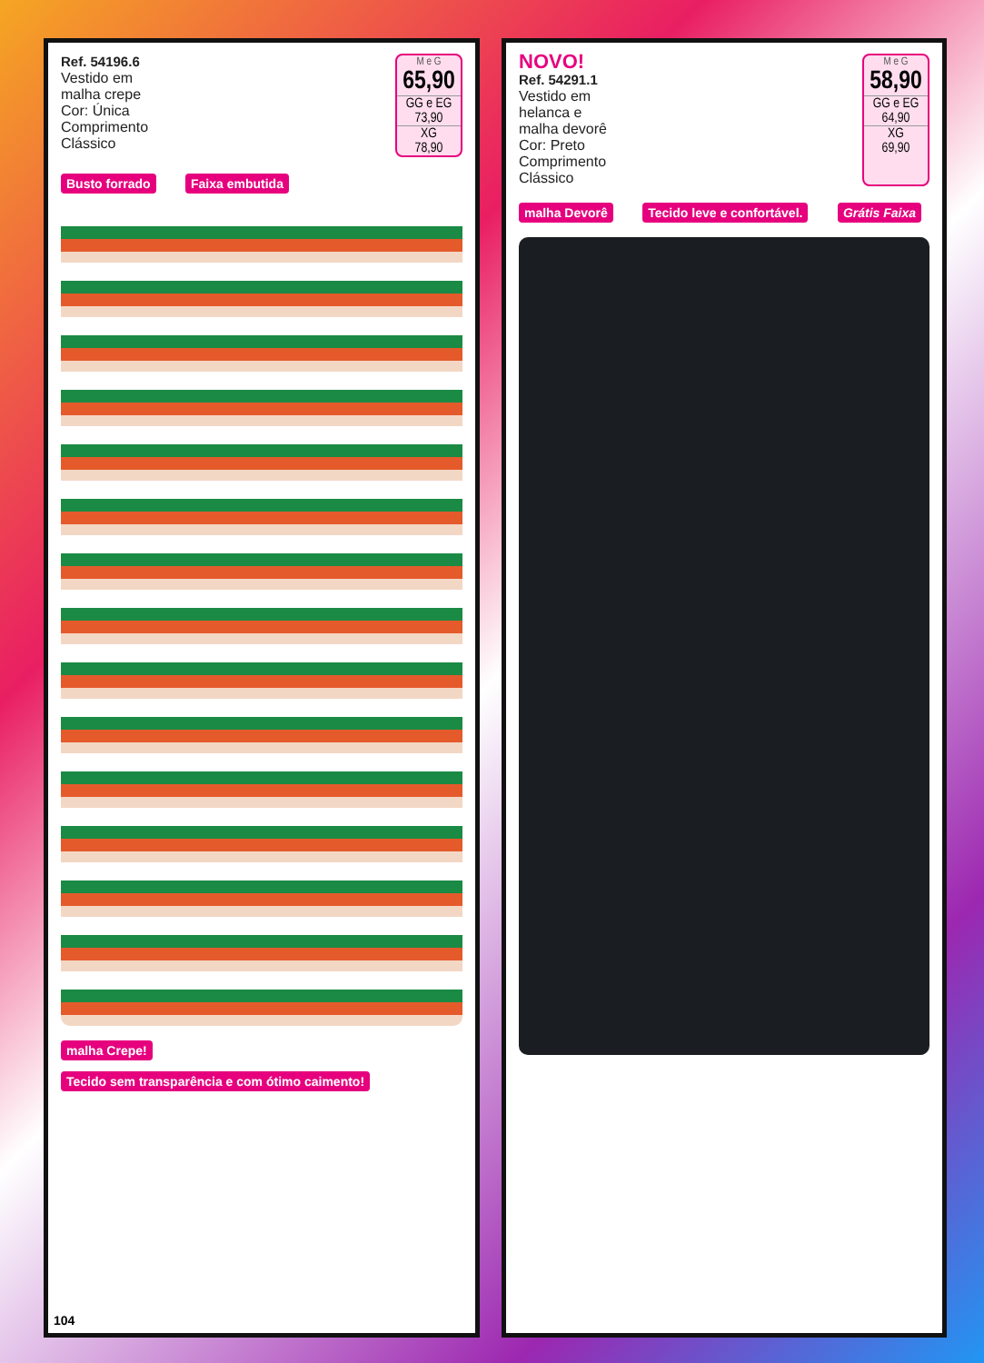Ref. 54196.6
Vestido em
malha crepe
Cor: Única
Comprimento
Clássico
M e G
65,90
GG e EG
73,90
XG
78,90
Busto forrado Faixa embutida malha Crepe! Tecido sem transparência e com ótimo caimento!
104
NOVO!
Ref. 54291.1
Vestido em
helanca e
malha devorê
Cor: Preto
Comprimento
Clássico
M e G
58,90
GG e EG
64,90
XG
69,90
malha Devorê Tecido leve e confortável. Grátis Faixa